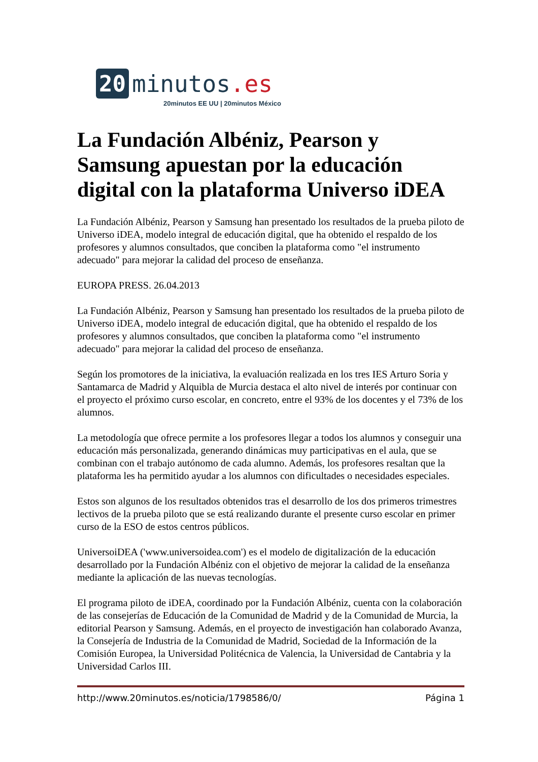20
minutos.es
20minutos EE UU | 20minutos México
La Fundación Albéniz, Pearson y Samsung apuestan por la educación digital con la plataforma Universo iDEA
La Fundación Albéniz, Pearson y Samsung han presentado los resultados de la prueba piloto de Universo iDEA, modelo integral de educación digital, que ha obtenido el respaldo de los profesores y alumnos consultados, que conciben la plataforma como "el instrumento adecuado" para mejorar la calidad del proceso de enseñanza.
EUROPA PRESS. 26.04.2013
La Fundación Albéniz, Pearson y Samsung han presentado los resultados de la prueba piloto de Universo iDEA, modelo integral de educación digital, que ha obtenido el respaldo de los profesores y alumnos consultados, que conciben la plataforma como "el instrumento adecuado" para mejorar la calidad del proceso de enseñanza.
Según los promotores de la iniciativa, la evaluación realizada en los tres IES Arturo Soria y Santamarca de Madrid y Alquibla de Murcia destaca el alto nivel de interés por continuar con el proyecto el próximo curso escolar, en concreto, entre el 93% de los docentes y el 73% de los alumnos.
La metodología que ofrece permite a los profesores llegar a todos los alumnos y conseguir una educación más personalizada, generando dinámicas muy participativas en el aula, que se combinan con el trabajo autónomo de cada alumno. Además, los profesores resaltan que la plataforma les ha permitido ayudar a los alumnos con dificultades o necesidades especiales.
Estos son algunos de los resultados obtenidos tras el desarrollo de los dos primeros trimestres lectivos de la prueba piloto que se está realizando durante el presente curso escolar en primer curso de la ESO de estos centros públicos.
UniversoiDEA ('www.universoidea.com') es el modelo de digitalización de la educación desarrollado por la Fundación Albéniz con el objetivo de mejorar la calidad de la enseñanza mediante la aplicación de las nuevas tecnologías.
El programa piloto de iDEA, coordinado por la Fundación Albéniz, cuenta con la colaboración de las consejerías de Educación de la Comunidad de Madrid y de la Comunidad de Murcia, la editorial Pearson y Samsung. Además, en el proyecto de investigación han colaborado Avanza, la Consejería de Industria de la Comunidad de Madrid, Sociedad de la Información de la Comisión Europea, la Universidad Politécnica de Valencia, la Universidad de Cantabria y la Universidad Carlos III.
http://www.20minutos.es/noticia/1798586/0/ Página 1